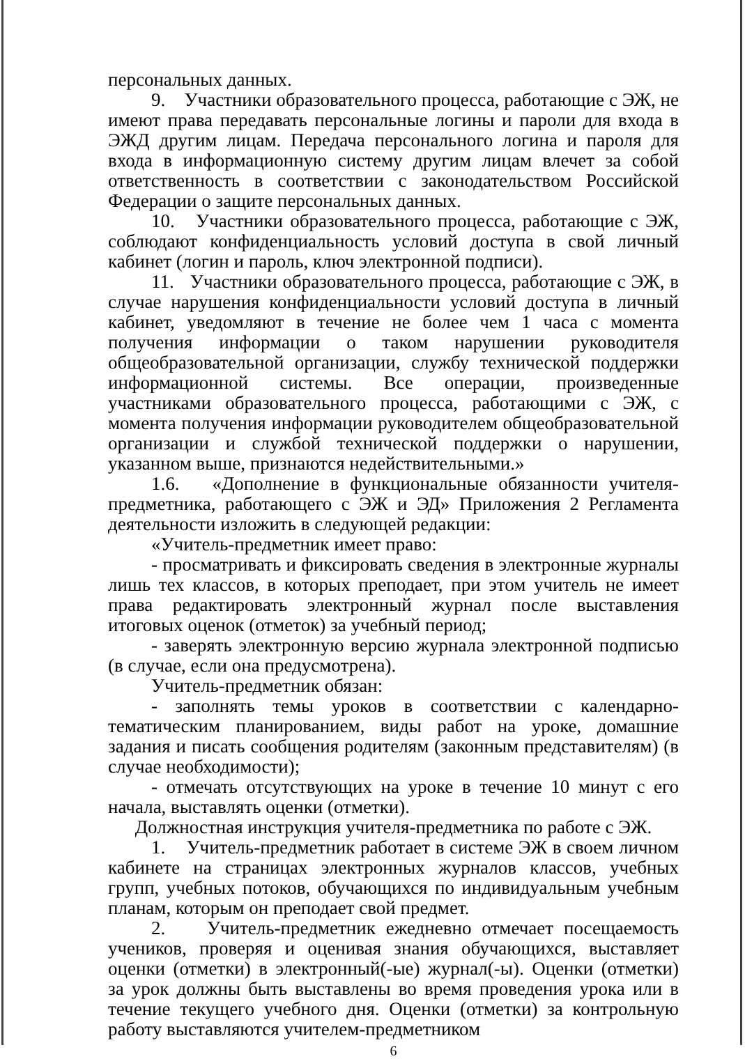персональных данных.
9. Участники образовательного процесса, работающие с ЭЖ, не имеют права передавать персональные логины и пароли для входа в ЭЖД другим лицам. Передача персонального логина и пароля для входа в информационную систему другим лицам влечет за собой ответственность в соответствии с законодательством Российской Федерации о защите персональных данных.
10. Участники образовательного процесса, работающие с ЭЖ, соблюдают конфиденциальность условий доступа в свой личный кабинет (логин и пароль, ключ электронной подписи).
11. Участники образовательного процесса, работающие с ЭЖ, в случае нарушения конфиденциальности условий доступа в личный кабинет, уведомляют в течение не более чем 1 часа с момента получения информации о таком нарушении руководителя общеобразовательной организации, службу технической поддержки информационной системы. Все операции, произведенные участниками образовательного процесса, работающими с ЭЖ, с момента получения информации руководителем общеобразовательной организации и службой технической поддержки о нарушении, указанном выше, признаются недействительными.»
1.6. «Дополнение в функциональные обязанности учителя-предметника, работающего с ЭЖ и ЭД» Приложения 2 Регламента деятельности изложить в следующей редакции:
«Учитель-предметник имеет право:
- просматривать и фиксировать сведения в электронные журналы лишь тех классов, в которых преподает, при этом учитель не имеет права редактировать электронный журнал после выставления итоговых оценок (отметок) за учебный период;
- заверять электронную версию журнала электронной подписью (в случае, если она предусмотрена).
Учитель-предметник обязан:
- заполнять темы уроков в соответствии с календарно-тематическим планированием, виды работ на уроке, домашние задания и писать сообщения родителям (законным представителям) (в случае необходимости);
- отмечать отсутствующих на уроке в течение 10 минут с его начала, выставлять оценки (отметки).
Должностная инструкция учителя-предметника по работе с ЭЖ.
1. Учитель-предметник работает в системе ЭЖ в своем личном кабинете на страницах электронных журналов классов, учебных групп, учебных потоков, обучающихся по индивидуальным учебным планам, которым он преподает свой предмет.
2. Учитель-предметник ежедневно отмечает посещаемость учеников, проверяя и оценивая знания обучающихся, выставляет оценки (отметки) в электронный(-ые) журнал(-ы). Оценки (отметки) за урок должны быть выставлены во время проведения урока или в течение текущего учебного дня. Оценки (отметки) за контрольную работу выставляются учителем-предметником
6